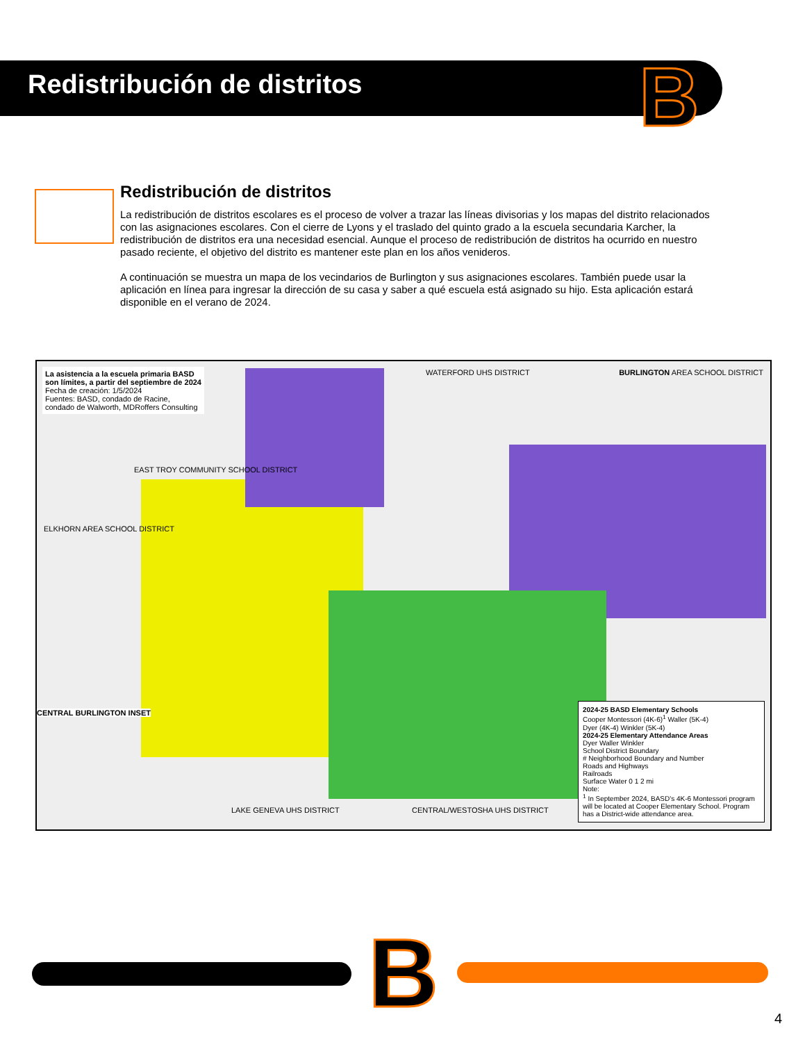Redistribución de distritos
B
Redistribución de distritos
La redistribución de distritos escolares es el proceso de volver a trazar las líneas divisorias y los mapas del distrito relacionados con las asignaciones escolares. Con el cierre de Lyons y el traslado del quinto grado a la escuela secundaria Karcher, la redistribución de distritos era una necesidad esencial. Aunque el proceso de redistribución de distritos ha ocurrido en nuestro pasado reciente, el objetivo del distrito es mantener este plan en los años venideros.
A continuación se muestra un mapa de los vecindarios de Burlington y sus asignaciones escolares. También puede usar la aplicación en línea para ingresar la dirección de su casa y saber a qué escuela está asignado su hijo. Esta aplicación estará disponible en el verano de 2024.
La asistencia a la escuela primaria BASD son límites, a partir del septiembre de 2024
Fecha de creación: 1/5/2024
Fuentes: BASD, condado de Racine, condado de Walworth, MDRoffers Consulting
WATERFORD UHS DISTRICT
BURLINGTON AREA SCHOOL DISTRICT
EAST TROY COMMUNITY SCHOOL DISTRICT
ELKHORN AREA SCHOOL DISTRICT
CENTRAL BURLINGTON INSET
LAKE GENEVA UHS DISTRICT CENTRAL/WESTOSHA UHS DISTRICT
2024-25 BASD Elementary Schools
Cooper Montessori (4K-6)<sup>1</sup> Waller (5K-4)
Dyer (4K-4) Winkler (5K-4)
2024-25 Elementary Attendance Areas
Dyer Waller Winkler
School District Boundary
# Neighborhood Boundary and Number
Roads and Highways
Railroads
Surface Water 0 1 2 mi
Note:
<sup>1</sup> In September 2024, BASD's 4K-6 Montessori program will be located at Cooper Elementary School. Program has a District-wide attendance area.
B 4